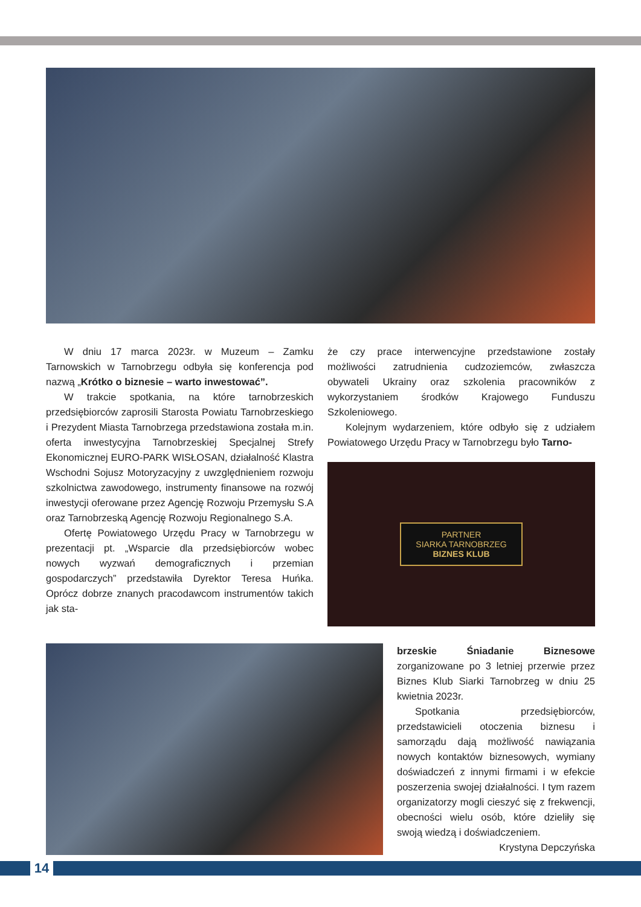W dniu 17 marca 2023r. w Muzeum – Zamku Tarnowskich w Tarnobrzegu odbyła się konferencja pod nazwą „Krótko o biznesie – warto inwestować”.
W trakcie spotkania, na które tarnobrzeskich przedsiębiorców zaprosili Starosta Powiatu Tarnobrzeskiego i Prezydent Miasta Tarnobrzega przedstawiona została m.in. oferta inwestycyjna Tarnobrzeskiej Specjalnej Strefy Ekonomicznej EURO-PARK WISŁOSAN, działalność Klastra Wschodni Sojusz Motoryzacyjny z uwzględnieniem rozwoju szkolnictwa zawodowego, instrumenty finansowe na rozwój inwestycji oferowane przez Agencję Rozwoju Przemysłu S.A oraz Tarnobrzeską Agencję Rozwoju Regionalnego S.A.
Ofertę Powiatowego Urzędu Pracy w Tarnobrzegu w prezentacji pt. „Wsparcie dla przedsiębiorców wobec nowych wyzwań demograficznych i przemian gospodarczych” przedstawiła Dyrektor Teresa Huńka. Oprócz dobrze znanych pracodawcom instrumentów takich jak sta-
że czy prace interwencyjne przedstawione zostały możliwości zatrudnienia cudzoziemców, zwłaszcza obywateli Ukrainy oraz szkolenia pracowników z wykorzystaniem środków Krajowego Funduszu Szkoleniowego.
Kolejnym wydarzeniem, które odbyło się z udziałem Powiatowego Urzędu Pracy w Tarnobrzegu było Tarno-
PARTNER
SIARKA TARNOBRZEG
BIZNES KLUB
brzeskie Śniadanie Biznesowe zorganizowane po 3 letniej przerwie przez Biznes Klub Siarki Tarnobrzeg w dniu 25 kwietnia 2023r.
Spotkania przedsiębiorców, przedstawicieli otoczenia biznesu i samorządu dają możliwość nawiązania nowych kontaktów biznesowych, wymiany doświadczeń z innymi firmami i w efekcie poszerzenia swojej działalności. I tym razem organizatorzy mogli cieszyć się z frekwencji, obecności wielu osób, które dzieliły się swoją wiedzą i doświadczeniem.
Krystyna Depczyńska
14